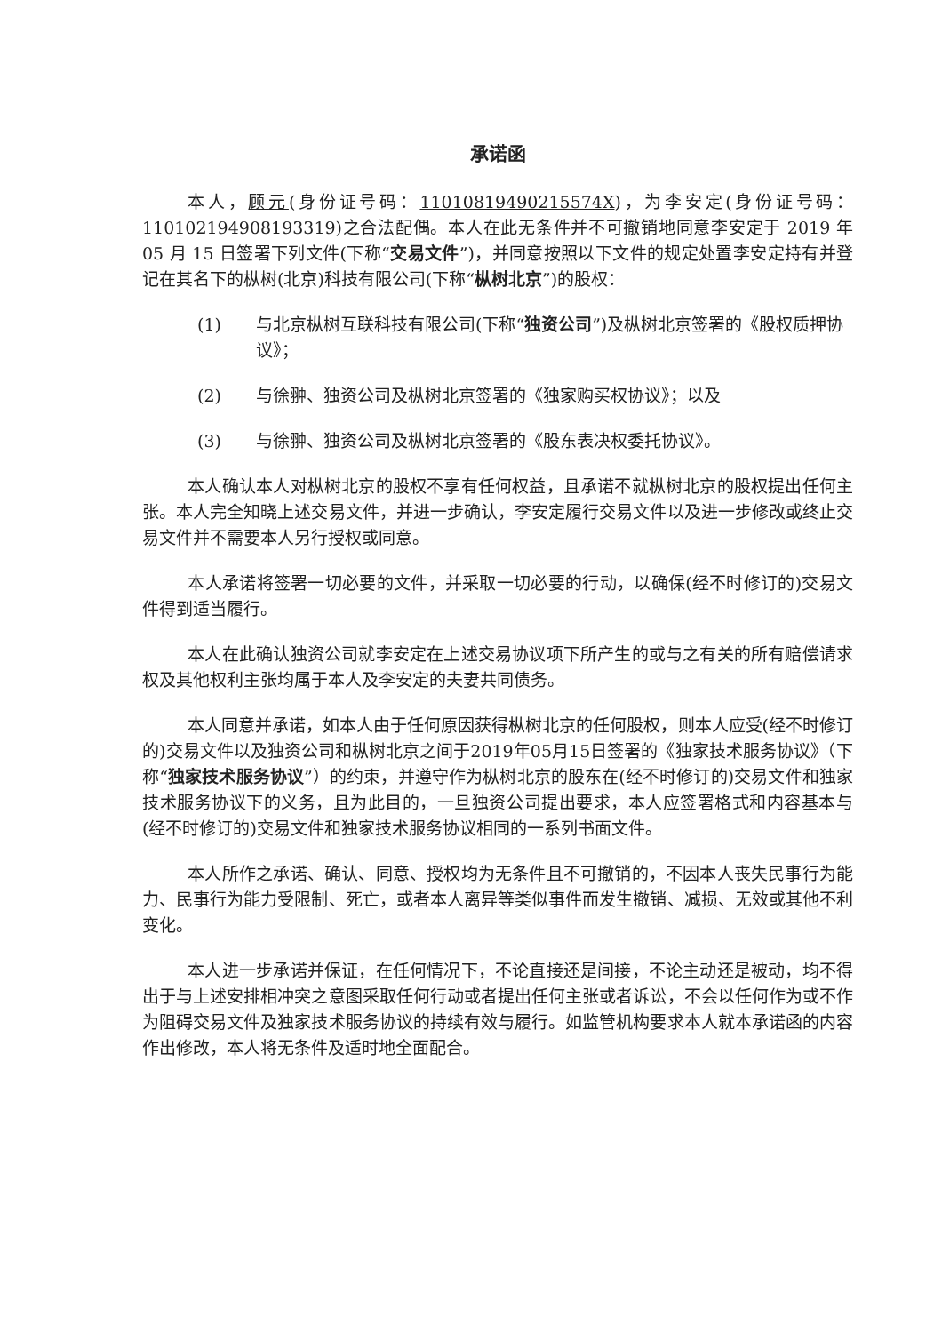承诺函
本人，顾元(身份证号码：11010819490215574X)，为李安定(身份证号码：110102194908193319)之合法配偶。本人在此无条件并不可撤销地同意李安定于 2019 年 05 月 15 日签署下列文件(下称“交易文件”)，并同意按照以下文件的规定处置李安定持有并登记在其名下的枞树(北京)科技有限公司(下称“枞树北京”)的股权：
(1) 与北京枞树互联科技有限公司(下称“独资公司”)及枞树北京签署的《股权质押协议》；
(2) 与徐翀、独资公司及枞树北京签署的《独家购买权协议》；以及
(3) 与徐翀、独资公司及枞树北京签署的《股东表决权委托协议》。
本人确认本人对枞树北京的股权不享有任何权益，且承诺不就枞树北京的股权提出任何主张。本人完全知晓上述交易文件，并进一步确认，李安定履行交易文件以及进一步修改或终止交易文件并不需要本人另行授权或同意。
本人承诺将签署一切必要的文件，并采取一切必要的行动，以确保(经不时修订的)交易文件得到适当履行。
本人在此确认独资公司就李安定在上述交易协议项下所产生的或与之有关的所有赔偿请求权及其他权利主张均属于本人及李安定的夫妻共同债务。
本人同意并承诺，如本人由于任何原因获得枞树北京的任何股权，则本人应受(经不时修订的)交易文件以及独资公司和枞树北京之间于2019年05月15日签署的《独家技术服务协议》（下称“独家技术服务协议”）的约束，并遵守作为枞树北京的股东在(经不时修订的)交易文件和独家技术服务协议下的义务，且为此目的，一旦独资公司提出要求，本人应签署格式和内容基本与(经不时修订的)交易文件和独家技术服务协议相同的一系列书面文件。
本人所作之承诺、确认、同意、授权均为无条件且不可撤销的，不因本人丧失民事行为能力、民事行为能力受限制、死亡，或者本人离异等类似事件而发生撤销、减损、无效或其他不利变化。
本人进一步承诺并保证，在任何情况下，不论直接还是间接，不论主动还是被动，均不得出于与上述安排相冲突之意图采取任何行动或者提出任何主张或者诉讼，不会以任何作为或不作为阻碍交易文件及独家技术服务协议的持续有效与履行。如监管机构要求本人就本承诺函的内容作出修改，本人将无条件及适时地全面配合。